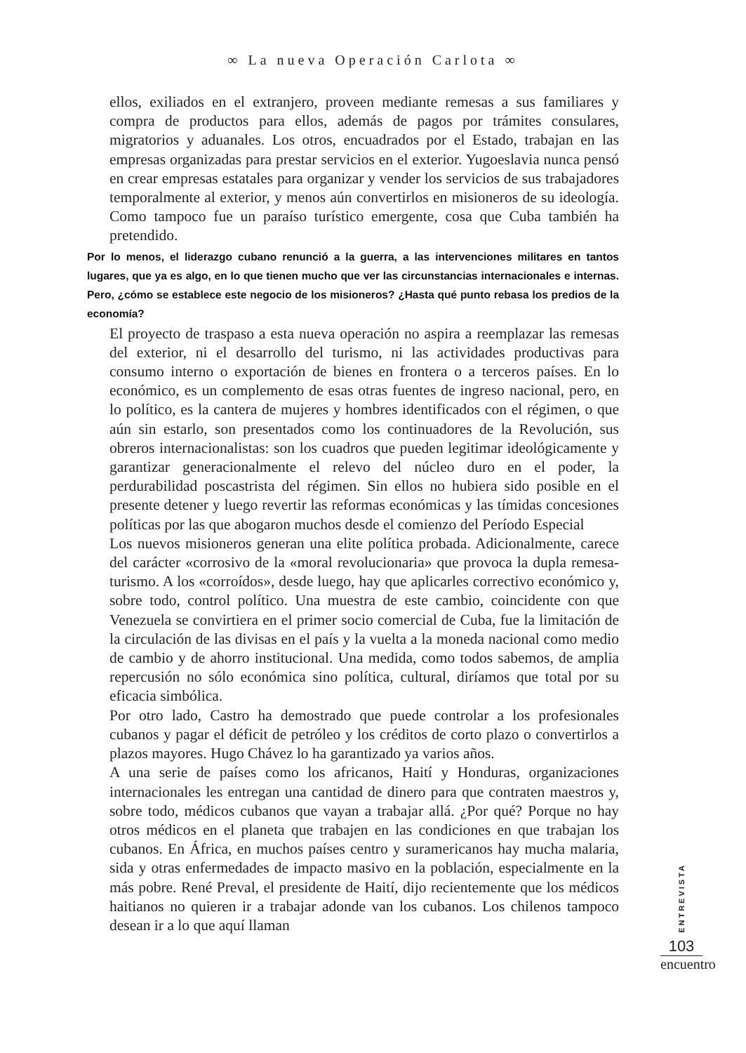∞ La nueva Operación Carlota ∞
ellos, exiliados en el extranjero, proveen mediante remesas a sus familiares y compra de productos para ellos, además de pagos por trámites consulares, migratorios y aduanales. Los otros, encuadrados por el Estado, trabajan en las empresas organizadas para prestar servicios en el exterior. Yugoeslavia nunca pensó en crear empresas estatales para organizar y vender los servicios de sus trabajadores temporalmente al exterior, y menos aún convertirlos en misioneros de su ideología. Como tampoco fue un paraíso turístico emergente, cosa que Cuba también ha pretendido.
Por lo menos, el liderazgo cubano renunció a la guerra, a las intervenciones militares en tantos lugares, que ya es algo, en lo que tienen mucho que ver las circunstancias internacionales e internas. Pero, ¿cómo se establece este negocio de los misioneros? ¿Hasta qué punto rebasa los predios de la economía?
El proyecto de traspaso a esta nueva operación no aspira a reemplazar las remesas del exterior, ni el desarrollo del turismo, ni las actividades productivas para consumo interno o exportación de bienes en frontera o a terceros países. En lo económico, es un complemento de esas otras fuentes de ingreso nacional, pero, en lo político, es la cantera de mujeres y hombres identificados con el régimen, o que aún sin estarlo, son presentados como los continuadores de la Revolución, sus obreros internacionalistas: son los cuadros que pueden legitimar ideológicamente y garantizar generacionalmente el relevo del núcleo duro en el poder, la perdurabilidad poscastrista del régimen. Sin ellos no hubiera sido posible en el presente detener y luego revertir las reformas económicas y las tímidas concesiones políticas por las que abogaron muchos desde el comienzo del Período Especial
Los nuevos misioneros generan una elite política probada. Adicionalmente, carece del carácter «corrosivo de la «moral revolucionaria» que provoca la dupla remesa-turismo. A los «corroídos», desde luego, hay que aplicarles correctivo económico y, sobre todo, control político. Una muestra de este cambio, coincidente con que Venezuela se convirtiera en el primer socio comercial de Cuba, fue la limitación de la circulación de las divisas en el país y la vuelta a la moneda nacional como medio de cambio y de ahorro institucional. Una medida, como todos sabemos, de amplia repercusión no sólo económica sino política, cultural, diríamos que total por su eficacia simbólica.
Por otro lado, Castro ha demostrado que puede controlar a los profesionales cubanos y pagar el déficit de petróleo y los créditos de corto plazo o convertirlos a plazos mayores. Hugo Chávez lo ha garantizado ya varios años.
A una serie de países como los africanos, Haití y Honduras, organizaciones internacionales les entregan una cantidad de dinero para que contraten maestros y, sobre todo, médicos cubanos que vayan a trabajar allá. ¿Por qué? Porque no hay otros médicos en el planeta que trabajen en las condiciones en que trabajan los cubanos. En África, en muchos países centro y suramericanos hay mucha malaria, sida y otras enfermedades de impacto masivo en la población, especialmente en la más pobre. René Preval, el presidente de Haití, dijo recientemente que los médicos haitianos no quieren ir a trabajar adonde van los cubanos. Los chilenos tampoco desean ir a lo que aquí llaman
ENTREVISTA
103
encuentro